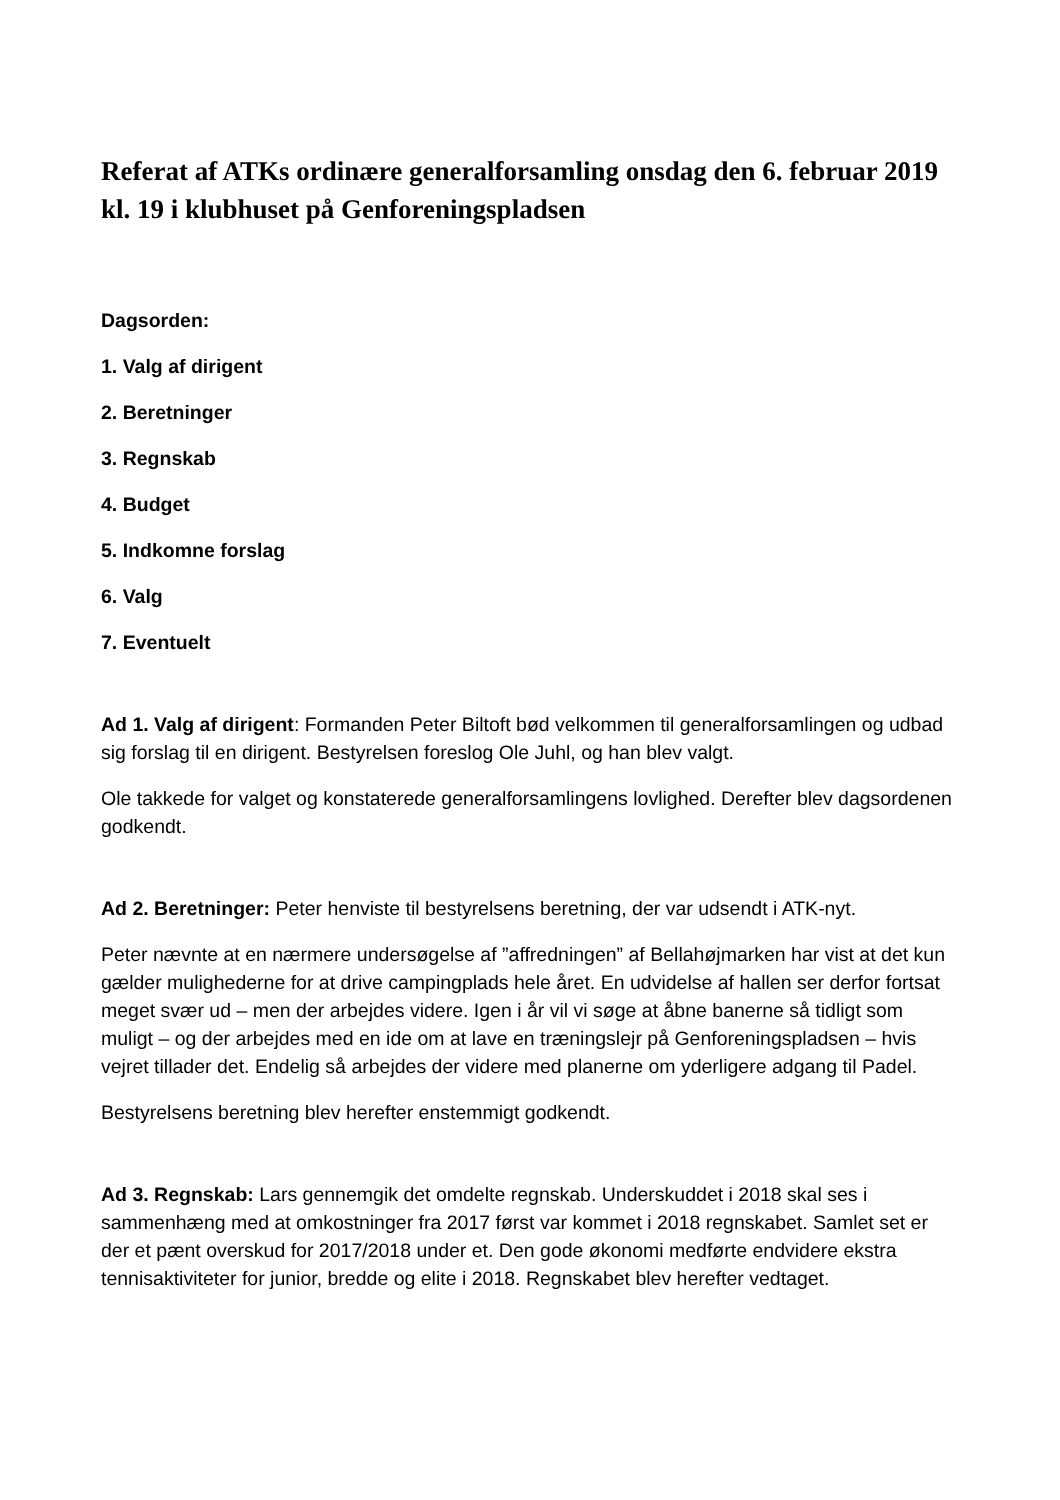Referat af ATKs ordinære generalforsamling onsdag den 6. februar 2019 kl. 19 i klubhuset på Genforeningspladsen
Dagsorden:
1. Valg af dirigent
2. Beretninger
3. Regnskab
4. Budget
5. Indkomne forslag
6. Valg
7. Eventuelt
Ad 1. Valg af dirigent: Formanden Peter Biltoft bød velkommen til generalforsamlingen og udbad sig forslag til en dirigent. Bestyrelsen foreslog Ole Juhl, og han blev valgt.
Ole takkede for valget og konstaterede generalforsamlingens lovlighed. Derefter blev dagsordenen godkendt.
Ad 2. Beretninger: Peter henviste til bestyrelsens beretning, der var udsendt i ATK-nyt.
Peter nævnte at en nærmere undersøgelse af ”affredningen” af Bellahøjmarken har vist at det kun gælder mulighederne for at drive campingplads hele året. En udvidelse af hallen ser derfor fortsat meget svær ud – men der arbejdes videre. Igen i år vil vi søge at åbne banerne så tidligt som muligt – og der arbejdes med en ide om at lave en træningslejr på Genforeningspladsen – hvis vejret tillader det. Endelig så arbejdes der videre med planerne om yderligere adgang til Padel.
Bestyrelsens beretning blev herefter enstemmigt godkendt.
Ad 3. Regnskab: Lars gennemgik det omdelte regnskab. Underskuddet i 2018 skal ses i sammenhæng med at omkostninger fra 2017 først var kommet i 2018 regnskabet. Samlet set er der et pænt overskud for 2017/2018 under et. Den gode økonomi medførte endvidere ekstra tennisaktiviteter for junior, bredde og elite i 2018. Regnskabet blev herefter vedtaget.